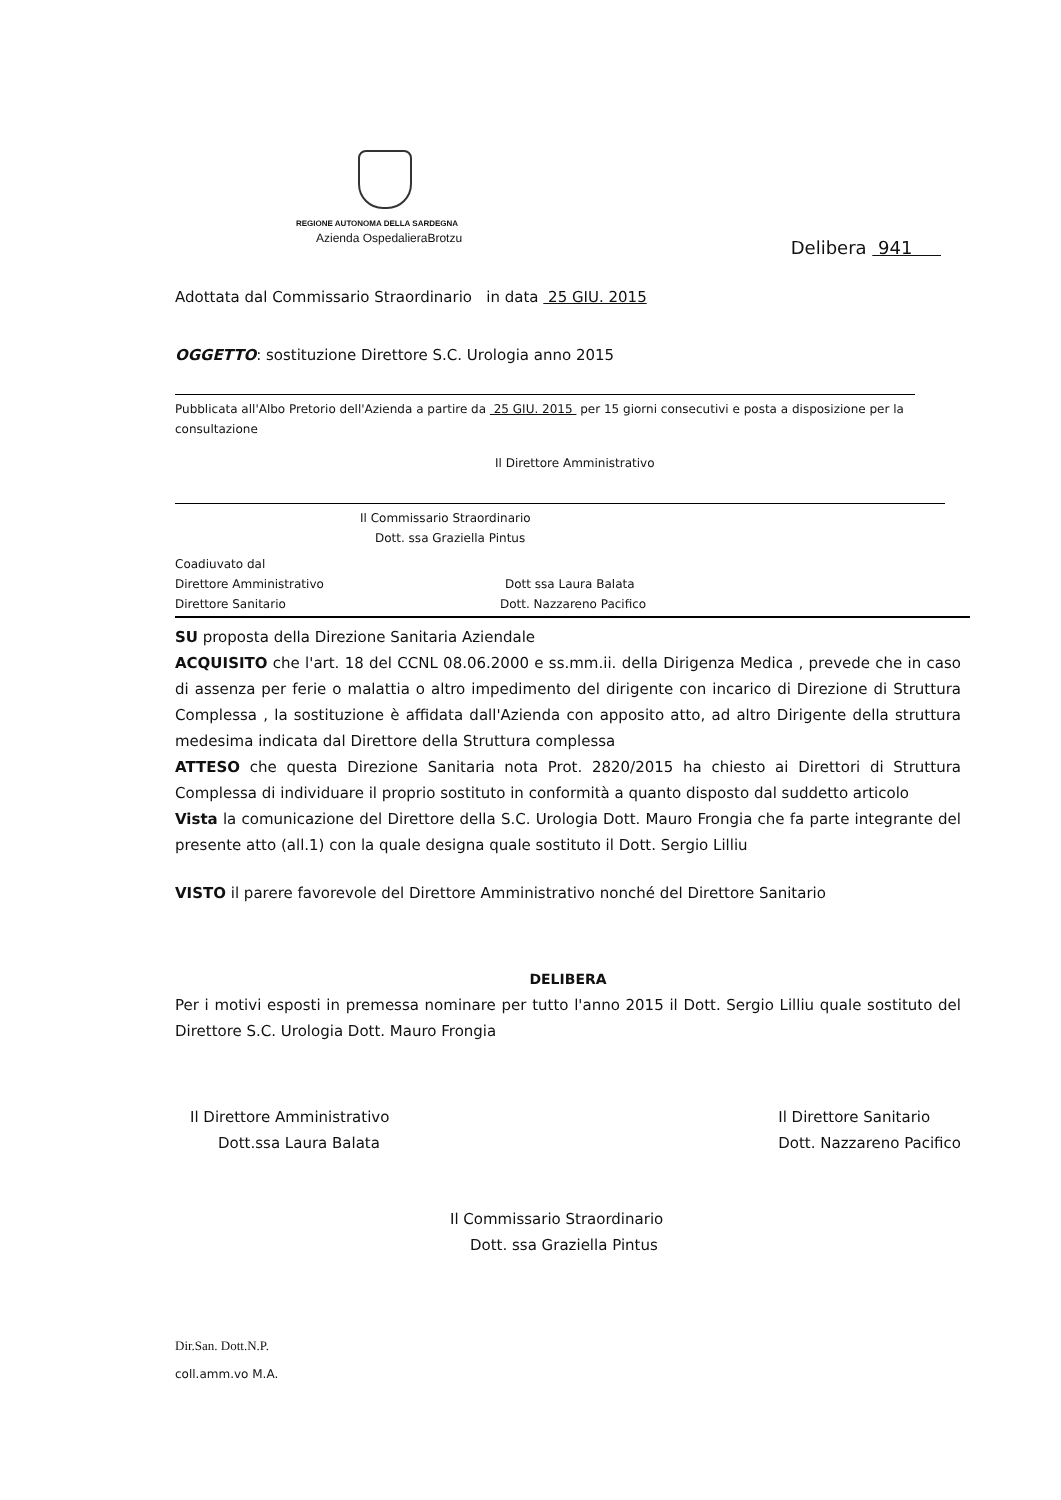REGIONE AUTONOMA DELLA SARDEGNA
Azienda OspedalieraBrotzu
Delibera 941
Adottata dal Commissario Straordinario in data 25 GIU. 2015
OGGETTO: sostituzione Direttore S.C. Urologia anno 2015
Pubblicata all'Albo Pretorio dell'Azienda a partire da 25 GIU. 2015 per 15 giorni consecutivi e posta a disposizione per la consultazione
Il Direttore Amministrativo
Il Commissario Straordinario
Dott. ssa Graziella Pintus
Coadiuvato dal
Direttore Amministrativo Dott ssa Laura Balata
Direttore Sanitario Dott. Nazzareno Pacifico
SU proposta della Direzione Sanitaria Aziendale
ACQUISITO che l'art. 18 del CCNL 08.06.2000 e ss.mm.ii. della Dirigenza Medica , prevede che in caso di assenza per ferie o malattia o altro impedimento del dirigente con incarico di Direzione di Struttura Complessa , la sostituzione è affidata dall'Azienda con apposito atto, ad altro Dirigente della struttura medesima indicata dal Direttore della Struttura complessa
ATTESO che questa Direzione Sanitaria nota Prot. 2820/2015 ha chiesto ai Direttori di Struttura Complessa di individuare il proprio sostituto in conformità a quanto disposto dal suddetto articolo
Vista la comunicazione del Direttore della S.C. Urologia Dott. Mauro Frongia che fa parte integrante del presente atto (all.1) con la quale designa quale sostituto il Dott. Sergio Lilliu
VISTO il parere favorevole del Direttore Amministrativo nonché del Direttore Sanitario
DELIBERA
Per i motivi esposti in premessa nominare per tutto l'anno 2015 il Dott. Sergio Lilliu quale sostituto del Direttore S.C. Urologia Dott. Mauro Frongia
Il Direttore Amministrativo
Dott.ssa Laura Balata
Il Direttore Sanitario
Dott. Nazzareno Pacifico
Il Commissario Straordinario
Dott. ssa Graziella Pintus
Dir.San. Dott.N.P.
coll.amm.vo M.A.